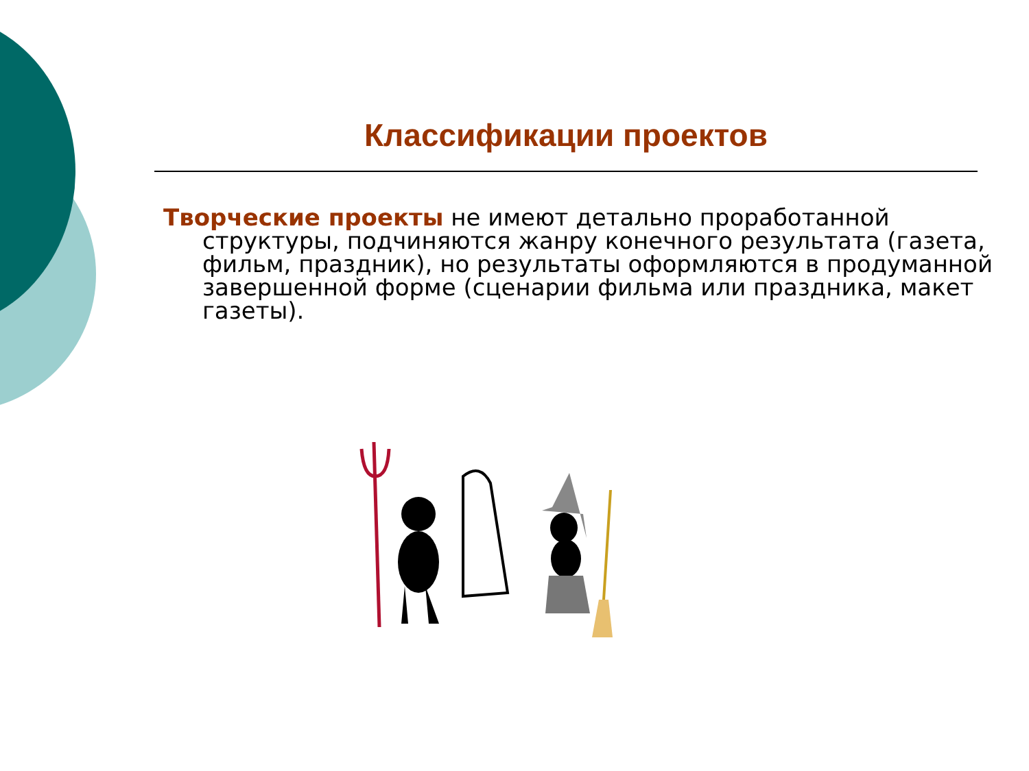Классификации проектов
Творческие проекты не имеют детально проработанной структуры, подчиняются жанру конечного результата (газета, фильм, праздник), но результаты оформляются в продуманной завершенной форме (сценарии фильма или праздника, макет газеты).